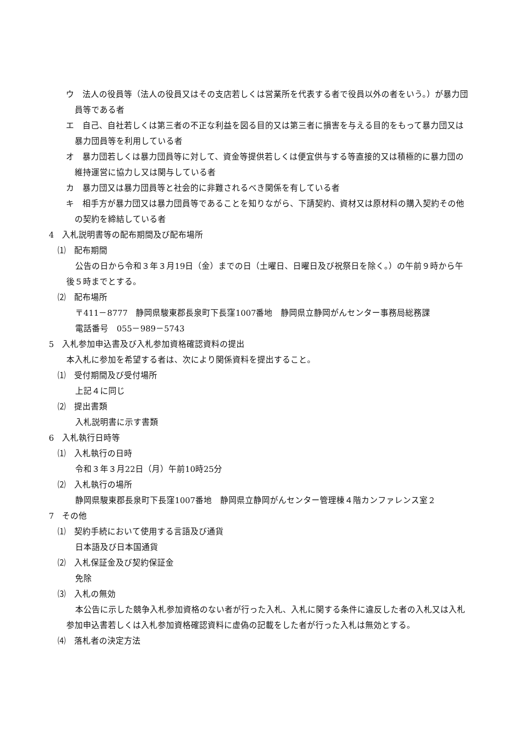ウ　法人の役員等（法人の役員又はその支店若しくは営業所を代表する者で役員以外の者をいう。）が暴力団員等である者
エ　自己、自社若しくは第三者の不正な利益を図る目的又は第三者に損害を与える目的をもって暴力団又は暴力団員等を利用している者
オ　暴力団若しくは暴力団員等に対して、資金等提供若しくは便宜供与する等直接的又は積極的に暴力団の維持運営に協力し又は関与している者
カ　暴力団又は暴力団員等と社会的に非難されるべき関係を有している者
キ　相手方が暴力団又は暴力団員等であることを知りながら、下請契約、資材又は原材料の購入契約その他の契約を締結している者
4　入札説明書等の配布期間及び配布場所
⑴　配布期間
公告の日から令和３年３月19日（金）までの日（土曜日、日曜日及び祝祭日を除く。）の午前９時から午後５時までとする。
⑵　配布場所
〒411－8777　静岡県駿東郡長泉町下長窪1007番地　静岡県立静岡がんセンター事務局総務課
電話番号　055－989－5743
5　入札参加申込書及び入札参加資格確認資料の提出
本入札に参加を希望する者は、次により関係資料を提出すること。
⑴　受付期間及び受付場所
上記４に同じ
⑵　提出書類
入札説明書に示す書類
6　入札執行日時等
⑴　入札執行の日時
令和３年３月22日（月）午前10時25分
⑵　入札執行の場所
静岡県駿東郡長泉町下長窪1007番地　静岡県立静岡がんセンター管理棟４階カンファレンス室２
7　その他
⑴　契約手続において使用する言語及び通貨
日本語及び日本国通貨
⑵　入札保証金及び契約保証金
免除
⑶　入札の無効
本公告に示した競争入札参加資格のない者が行った入札、入札に関する条件に違反した者の入札又は入札参加申込書若しくは入札参加資格確認資料に虚偽の記載をした者が行った入札は無効とする。
⑷　落札者の決定方法